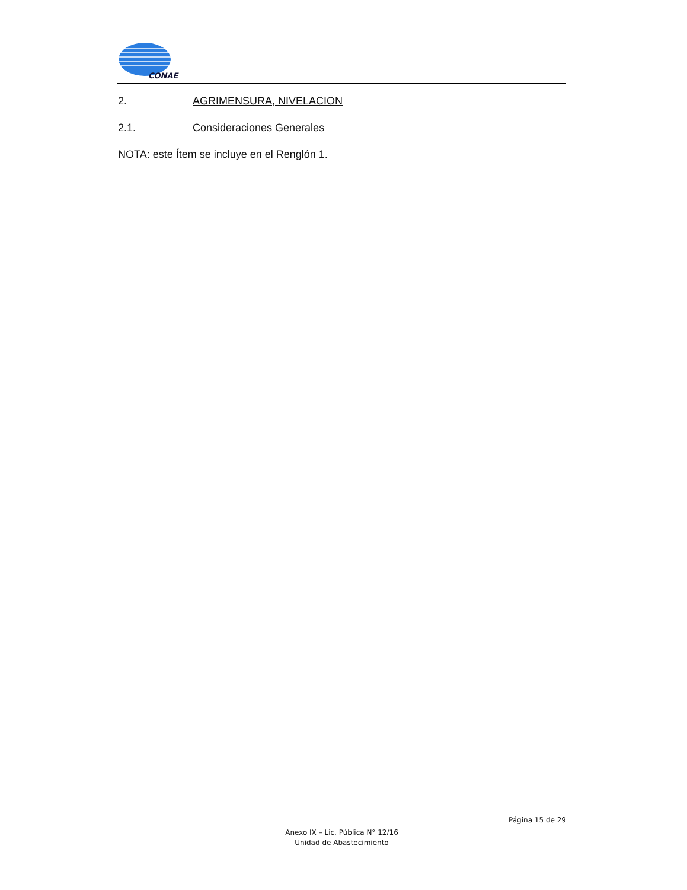CONAE
2. AGRIMENSURA, NIVELACION
2.1. Consideraciones Generales
NOTA: este Ítem se incluye en el Renglón 1.
Página 15 de 29
Anexo IX – Lic. Pública N° 12/16
Unidad de Abastecimiento